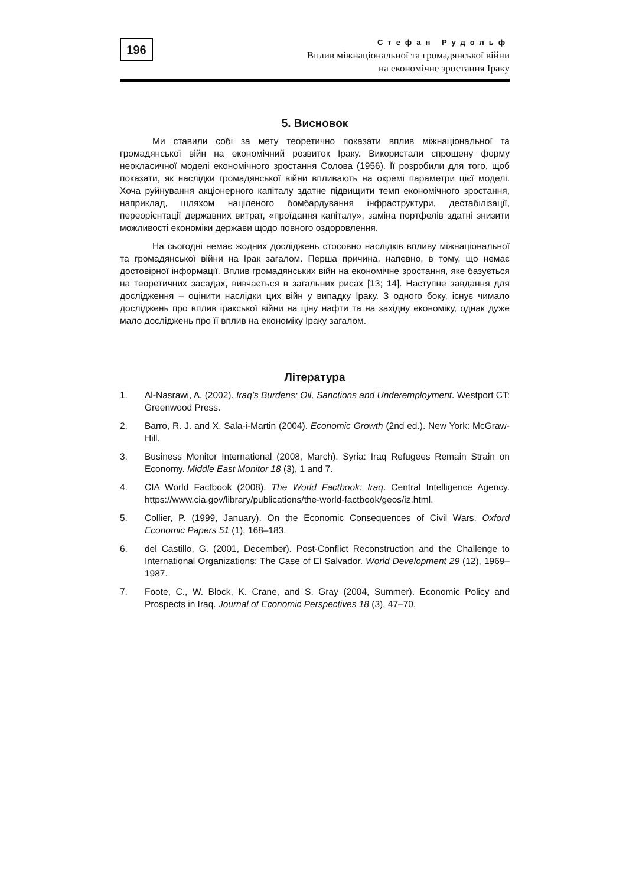196
Стефан Рудольф
Вплив міжнаціональної та громадянської війни
на економічне зростання Іраку
5. Висновок
Ми ставили собі за мету теоретично показати вплив міжнаціональної та громадянської війн на економічний розвиток Іраку. Використали спрощену форму неокласичної моделі економічного зростання Солова (1956). Її розробили для того, щоб показати, як наслідки громадянської війни впливають на окремі параметри цієї моделі. Хоча руйнування акціонерного капіталу здатне підвищити темп економічного зростання, наприклад, шляхом націленого бомбардування інфраструктури, дестабілізації, переорієнтації державних витрат, «проїдання капіталу», заміна портфелів здатні знизити можливості економіки держави щодо повного оздоровлення.
На сьогодні немає жодних досліджень стосовно наслідків впливу міжнаціональної та громадянської війни на Ірак загалом. Перша причина, напевно, в тому, що немає достовірної інформації. Вплив громадянських війн на економічне зростання, яке базується на теоретичних засадах, вивчається в загальних рисах [13; 14]. Наступне завдання для дослідження – оцінити наслідки цих війн у випадку Іраку. З одного боку, існує чимало досліджень про вплив іракської війни на ціну нафти та на західну економіку, однак дуже мало досліджень про її вплив на економіку Іраку загалом.
Література
1. Al-Nasrawi, A. (2002). Iraq’s Burdens: Oil, Sanctions and Underemployment. Westport CT: Greenwood Press.
2. Barro, R. J. and X. Sala-i-Martin (2004). Economic Growth (2nd ed.). New York: McGraw-Hill.
3. Business Monitor International (2008, March). Syria: Iraq Refugees Remain Strain on Economy. Middle East Monitor 18 (3), 1 and 7.
4. CIA World Factbook (2008). The World Factbook: Iraq. Central Intelligence Agency. https://www.cia.gov/library/publications/the-world-factbook/geos/iz.html.
5. Collier, P. (1999, January). On the Economic Consequences of Civil Wars. Oxford Economic Papers 51 (1), 168–183.
6. del Castillo, G. (2001, December). Post-Conflict Reconstruction and the Challenge to International Organizations: The Case of El Salvador. World Development 29 (12), 1969–1987.
7. Foote, C., W. Block, K. Crane, and S. Gray (2004, Summer). Economic Policy and Prospects in Iraq. Journal of Economic Perspectives 18 (3), 47–70.